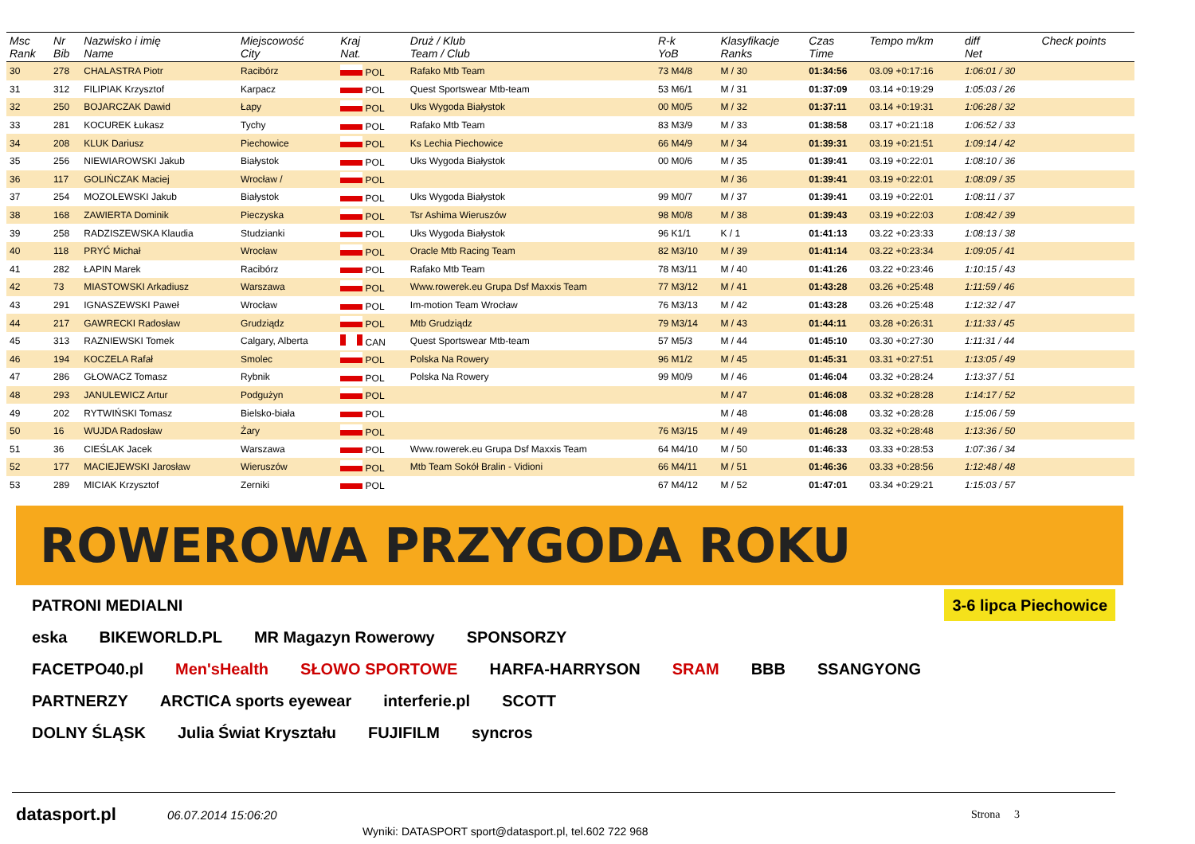| Msc Rank | Nr Bib | Nazwisko i imię Name | Miejscowość City | Kraj Nat. | Druż / Klub Team / Club | R-k YoB | Klasyfikacje Ranks | Czas Time | Tempo m/km | diff Net | Check points |
| --- | --- | --- | --- | --- | --- | --- | --- | --- | --- | --- | --- |
| 30 | 278 | CHALASTRA Piotr | Racibórz | POL | Rafako Mtb Team | 73 M4/8 | M / 30 | 01:34:56 | 03.09 +0:17:16 | 1:06:01 / 30 | |
| 31 | 312 | FILIPIAK Krzysztof | Karpacz | POL | Quest Sportswear Mtb-team | 53 M6/1 | M / 31 | 01:37:09 | 03.14 +0:19:29 | 1:05:03 / 26 | |
| 32 | 250 | BOJARCZAK Dawid | Łapy | POL | Uks Wygoda Białystok | 00 M0/5 | M / 32 | 01:37:11 | 03.14 +0:19:31 | 1:06:28 / 32 | |
| 33 | 281 | KOCUREK Łukasz | Tychy | POL | Rafako Mtb Team | 83 M3/9 | M / 33 | 01:38:58 | 03.17 +0:21:18 | 1:06:52 / 33 | |
| 34 | 208 | KLUK Dariusz | Piechowice | POL | Ks Lechia Piechowice | 66 M4/9 | M / 34 | 01:39:31 | 03.19 +0:21:51 | 1:09:14 / 42 | |
| 35 | 256 | NIEWIAROWSKI Jakub | Białystok | POL | Uks Wygoda Białystok | 00 M0/6 | M / 35 | 01:39:41 | 03.19 +0:22:01 | 1:08:10 / 36 | |
| 36 | 117 | GOLIŃCZAK Maciej | Wrocław / | POL | | | M / 36 | 01:39:41 | 03.19 +0:22:01 | 1:08:09 / 35 | |
| 37 | 254 | MOZOLEWSKI Jakub | Białystok | POL | Uks Wygoda Białystok | 99 M0/7 | M / 37 | 01:39:41 | 03.19 +0:22:01 | 1:08:11 / 37 | |
| 38 | 168 | ZAWIERTA Dominik | Pieczyska | POL | Tsr Ashima Wieruszów | 98 M0/8 | M / 38 | 01:39:43 | 03.19 +0:22:03 | 1:08:42 / 39 | |
| 39 | 258 | RADZISZEWSKA Klaudia | Studzianki | POL | Uks Wygoda Białystok | 96 K1/1 | K / 1 | 01:41:13 | 03.22 +0:23:33 | 1:08:13 / 38 | |
| 40 | 118 | PRYĆ Michał | Wrocław | POL | Oracle Mtb Racing Team | 82 M3/10 | M / 39 | 01:41:14 | 03.22 +0:23:34 | 1:09:05 / 41 | |
| 41 | 282 | ŁAPIN Marek | Racibórz | POL | Rafako Mtb Team | 78 M3/11 | M / 40 | 01:41:26 | 03.22 +0:23:46 | 1:10:15 / 43 | |
| 42 | 73 | MIASTOWSKI Arkadiusz | Warszawa | POL | Www.rowerek.eu Grupa Dsf Maxxis Team | 77 M3/12 | M / 41 | 01:43:28 | 03.26 +0:25:48 | 1:11:59 / 46 | |
| 43 | 291 | IGNASZEWSKI Paweł | Wrocław | POL | Im-motion Team Wrocław | 76 M3/13 | M / 42 | 01:43:28 | 03.26 +0:25:48 | 1:12:32 / 47 | |
| 44 | 217 | GAWRECKI Radosław | Grudziądz | POL | Mtb Grudziądz | 79 M3/14 | M / 43 | 01:44:11 | 03.28 +0:26:31 | 1:11:33 / 45 | |
| 45 | 313 | RAZNIEWSKI Tomek | Calgary, Alberta | CAN | Quest Sportswear Mtb-team | 57 M5/3 | M / 44 | 01:45:10 | 03.30 +0:27:30 | 1:11:31 / 44 | |
| 46 | 194 | KOCZELA Rafał | Smolec | POL | Polska Na Rowery | 96 M1/2 | M / 45 | 01:45:31 | 03.31 +0:27:51 | 1:13:05 / 49 | |
| 47 | 286 | GŁOWACZ Tomasz | Rybnik | POL | Polska Na Rowery | 99 M0/9 | M / 46 | 01:46:04 | 03.32 +0:28:24 | 1:13:37 / 51 | |
| 48 | 293 | JANULEWICZ Artur | Podgużyn | POL | | | M / 47 | 01:46:08 | 03.32 +0:28:28 | 1:14:17 / 52 | |
| 49 | 202 | RYTWIŃSKI Tomasz | Bielsko-biała | POL | | | M / 48 | 01:46:08 | 03.32 +0:28:28 | 1:15:06 / 59 | |
| 50 | 16 | WUJDA Radosław | Żary | POL | | 76 M3/15 | M / 49 | 01:46:28 | 03.32 +0:28:48 | 1:13:36 / 50 | |
| 51 | 36 | CIEŚLAK Jacek | Warszawa | POL | Www.rowerek.eu Grupa Dsf Maxxis Team | 64 M4/10 | M / 50 | 01:46:33 | 03.33 +0:28:53 | 1:07:36 / 34 | |
| 52 | 177 | MACIEJEWSKI Jarosław | Wieruszów | POL | Mtb Team Sokół Bralin - Vidioni | 66 M4/11 | M / 51 | 01:46:36 | 03.33 +0:28:56 | 1:12:48 / 48 | |
| 53 | 289 | MICIAK Krzysztof | Zerniki | POL | | 67 M4/12 | M / 52 | 01:47:01 | 03.34 +0:29:21 | 1:15:03 / 57 | |
ROWEROWA PRZYGODA ROKU
PATRONI MEDIALNI 3-6 lipca Piechowice
eska BIKEWORLD.PL MR Magazyn Rowerowy SPONSORZY
FACETPO40.pl Men'sHealth SŁOWO SPORTOWE HARFA-HARRYSON SRAM BBB SSANGYONG
PARTNERZY ARCTICA sports eyewear interferie.pl SCOTT
DOLNY ŚLĄSK Julia Świat Kryształu FUJIFILM syncros
datasport.pl 06.07.2014 15:06:20 Strona 3
Wyniki: DATASPORT sport@datasport.pl, tel.602 722 968